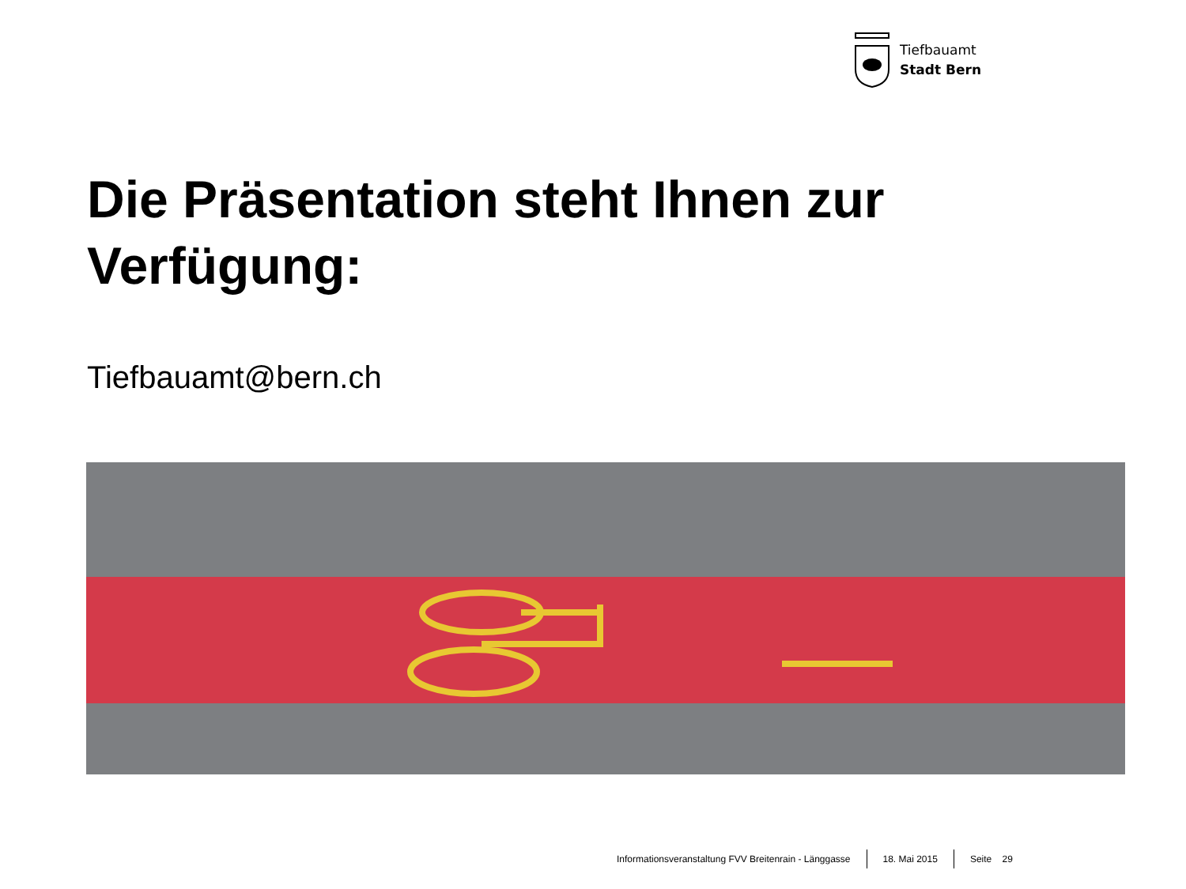Tiefbauamt
Stadt Bern
Die Präsentation steht Ihnen zur Verfügung:
Tiefbauamt@bern.ch
Informationsveranstaltung FVV Breitenrain - Länggasse 18. Mai 2015 Seite 29